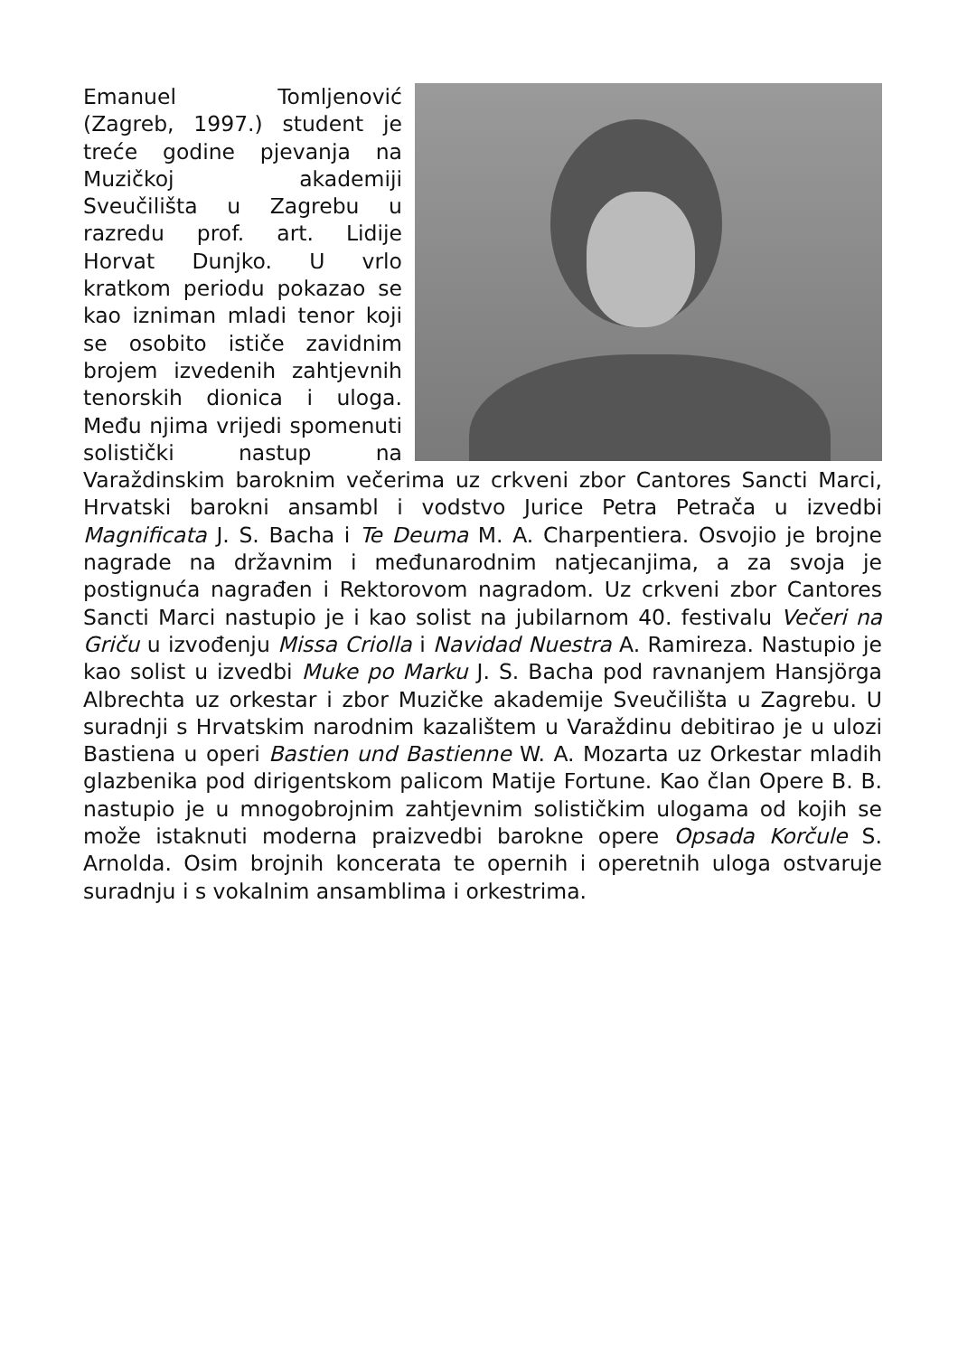Emanuel Tomljenović (Zagreb, 1997.) student je treće godine pjevanja na Muzičkoj akademiji Sveučilišta u Zagrebu u razredu prof. art. Lidije Horvat Dunjko. U vrlo kratkom periodu pokazao se kao izniman mladi tenor koji se osobito ističe zavidnim brojem izvedenih zahtjevnih tenorskih dionica i uloga. Među njima vrijedi spomenuti solistički nastup na Varaždinskim baroknim večerima uz crkveni zbor Cantores Sancti Marci, Hrvatski barokni ansambl i vodstvo Jurice Petra Petrača u izvedbi Magnificata J. S. Bacha i Te Deuma M. A. Charpentiera. Osvojio je brojne nagrade na državnim i međunarodnim natjecanjima, a za svoja je postignuća nagrađen i Rektorovom nagradom. Uz crkveni zbor Cantores Sancti Marci nastupio je i kao solist na jubilarnom 40. festivalu Večeri na Griču u izvođenju Missa Criolla i Navidad Nuestra A. Ramireza. Nastupio je kao solist u izvedbi Muke po Marku J. S. Bacha pod ravnanjem Hansjörga Albrechta uz orkestar i zbor Muzičke akademije Sveučilišta u Zagrebu. U suradnji s Hrvatskim narodnim kazalištem u Varaždinu debitirao je u ulozi Bastiena u operi Bastien und Bastienne W. A. Mozarta uz Orkestar mladih glazbenika pod dirigentskom palicom Matije Fortune. Kao član Opere B. B. nastupio je u mnogobrojnim zahtjevnim solističkim ulogama od kojih se može istaknuti moderna praizvedbi barokne opere Opsada Korčule S. Arnolda. Osim brojnih koncerata te opernih i operetnih uloga ostvaruje suradnju i s vokalnim ansamblima i orkestrima.